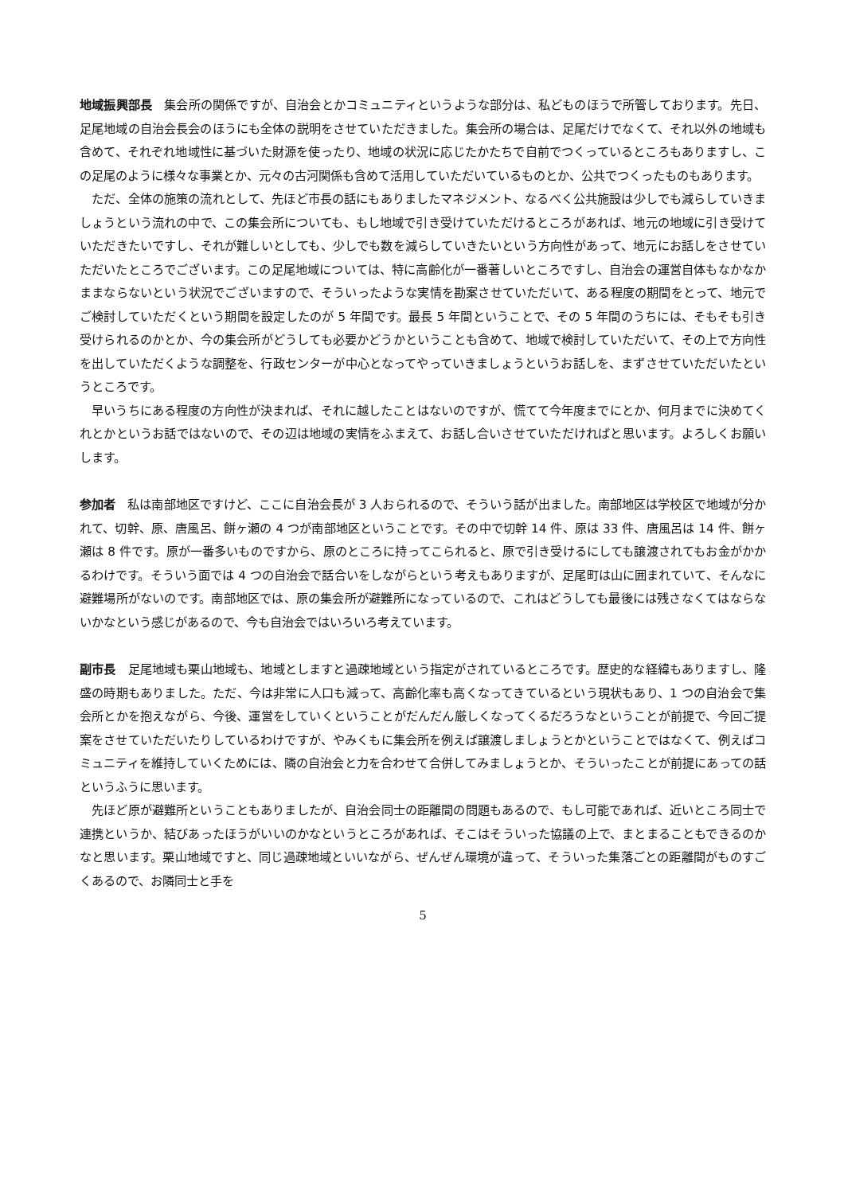地域振興部長　集会所の関係ですが、自治会とかコミュニティというような部分は、私どものほうで所管しております。先日、足尾地域の自治会長会のほうにも全体の説明をさせていただきました。集会所の場合は、足尾だけでなくて、それ以外の地域も含めて、それぞれ地域性に基づいた財源を使ったり、地域の状況に応じたかたちで自前でつくっているところもありますし、この足尾のように様々な事業とか、元々の古河関係も含めて活用していただいているものとか、公共でつくったものもあります。
ただ、全体の施策の流れとして、先ほど市長の話にもありましたマネジメント、なるべく公共施設は少しでも減らしていきましょうという流れの中で、この集会所についても、もし地域で引き受けていただけるところがあれば、地元の地域に引き受けていただきたいですし、それが難しいとしても、少しでも数を減らしていきたいという方向性があって、地元にお話しをさせていただいたところでございます。この足尾地域については、特に高齢化が一番著しいところですし、自治会の運営自体もなかなかままならないという状況でございますので、そういったような実情を勘案させていただいて、ある程度の期間をとって、地元でご検討していただくという期間を設定したのが 5 年間です。最長 5 年間ということで、その 5 年間のうちには、そもそも引き受けられるのかとか、今の集会所がどうしても必要かどうかということも含めて、地域で検討していただいて、その上で方向性を出していただくような調整を、行政センターが中心となってやっていきましょうというお話しを、まずさせていただいたというところです。
早いうちにある程度の方向性が決まれば、それに越したことはないのですが、慌てて今年度までにとか、何月までに決めてくれとかというお話ではないので、その辺は地域の実情をふまえて、お話し合いさせていただければと思います。よろしくお願いします。
参加者　私は南部地区ですけど、ここに自治会長が 3 人おられるので、そういう話が出ました。南部地区は学校区で地域が分かれて、切幹、原、唐風呂、餅ヶ瀬の 4 つが南部地区ということです。その中で切幹 14 件、原は 33 件、唐風呂は 14 件、餅ヶ瀬は 8 件です。原が一番多いものですから、原のところに持ってこられると、原で引き受けるにしても譲渡されてもお金がかかるわけです。そういう面では 4 つの自治会で話合いをしながらという考えもありますが、足尾町は山に囲まれていて、そんなに避難場所がないのです。南部地区では、原の集会所が避難所になっているので、これはどうしても最後には残さなくてはならないかなという感じがあるので、今も自治会ではいろいろ考えています。
副市長　足尾地域も栗山地域も、地域としますと過疎地域という指定がされているところです。歴史的な経緯もありますし、隆盛の時期もありました。ただ、今は非常に人口も減って、高齢化率も高くなってきているという現状もあり、1 つの自治会で集会所とかを抱えながら、今後、運営をしていくということがだんだん厳しくなってくるだろうなということが前提で、今回ご提案をさせていただいたりしているわけですが、やみくもに集会所を例えば譲渡しましょうとかということではなくて、例えばコミュニティを維持していくためには、隣の自治会と力を合わせて合併してみましょうとか、そういったことが前提にあっての話というふうに思います。
先ほど原が避難所ということもありましたが、自治会同士の距離間の問題もあるので、もし可能であれば、近いところ同士で連携というか、結びあったほうがいいのかなというところがあれば、そこはそういった協議の上で、まとまることもできるのかなと思います。栗山地域ですと、同じ過疎地域といいながら、ぜんぜん環境が違って、そういった集落ごとの距離間がものすごくあるので、お隣同士と手を
5